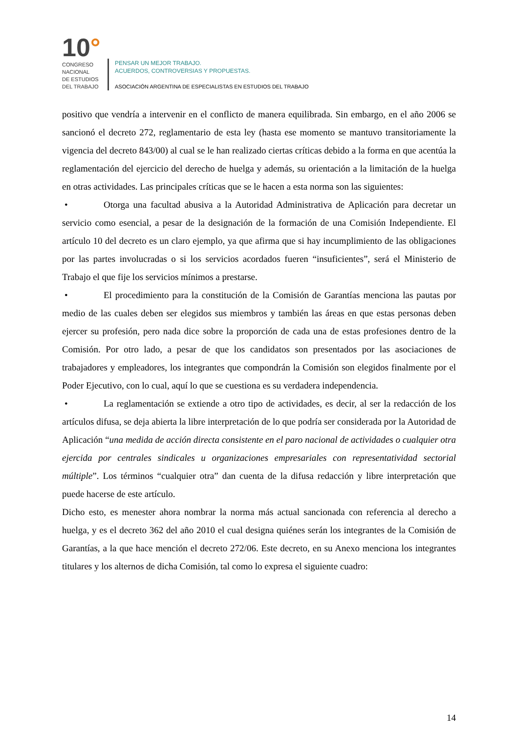10°
CONGRESO
NACIONAL
DE ESTUDIOS
DEL TRABAJO
PENSAR UN MEJOR TRABAJO.
ACUERDOS, CONTROVERSIAS Y PROPUESTAS.
ASOCIACIÓN ARGENTINA DE ESPECIALISTAS EN ESTUDIOS DEL TRABAJO
positivo que vendría a intervenir en el conflicto de manera equilibrada. Sin embargo, en el año 2006 se sancionó el decreto 272, reglamentario de esta ley (hasta ese momento se mantuvo transitoriamente la vigencia del decreto 843/00) al cual se le han realizado ciertas críticas debido a la forma en que acentúa la reglamentación del ejercicio del derecho de huelga y además, su orientación a la limitación de la huelga en otras actividades. Las principales críticas que se le hacen a esta norma son las siguientes:
• Otorga una facultad abusiva a la Autoridad Administrativa de Aplicación para decretar un servicio como esencial, a pesar de la designación de la formación de una Comisión Independiente. El artículo 10 del decreto es un claro ejemplo, ya que afirma que si hay incumplimiento de las obligaciones por las partes involucradas o si los servicios acordados fueren “insuficientes”, será el Ministerio de Trabajo el que fije los servicios mínimos a prestarse.
• El procedimiento para la constitución de la Comisión de Garantías menciona las pautas por medio de las cuales deben ser elegidos sus miembros y también las áreas en que estas personas deben ejercer su profesión, pero nada dice sobre la proporción de cada una de estas profesiones dentro de la Comisión. Por otro lado, a pesar de que los candidatos son presentados por las asociaciones de trabajadores y empleadores, los integrantes que compondrán la Comisión son elegidos finalmente por el Poder Ejecutivo, con lo cual, aquí lo que se cuestiona es su verdadera independencia.
• La reglamentación se extiende a otro tipo de actividades, es decir, al ser la redacción de los artículos difusa, se deja abierta la libre interpretación de lo que podría ser considerada por la Autoridad de Aplicación “una medida de acción directa consistente en el paro nacional de actividades o cualquier otra ejercida por centrales sindicales u organizaciones empresariales con representatividad sectorial múltiple”. Los términos “cualquier otra” dan cuenta de la difusa redacción y libre interpretación que puede hacerse de este artículo.
Dicho esto, es menester ahora nombrar la norma más actual sancionada con referencia al derecho a huelga, y es el decreto 362 del año 2010 el cual designa quiénes serán los integrantes de la Comisión de Garantías, a la que hace mención el decreto 272/06. Este decreto, en su Anexo menciona los integrantes titulares y los alternos de dicha Comisión, tal como lo expresa el siguiente cuadro:
14